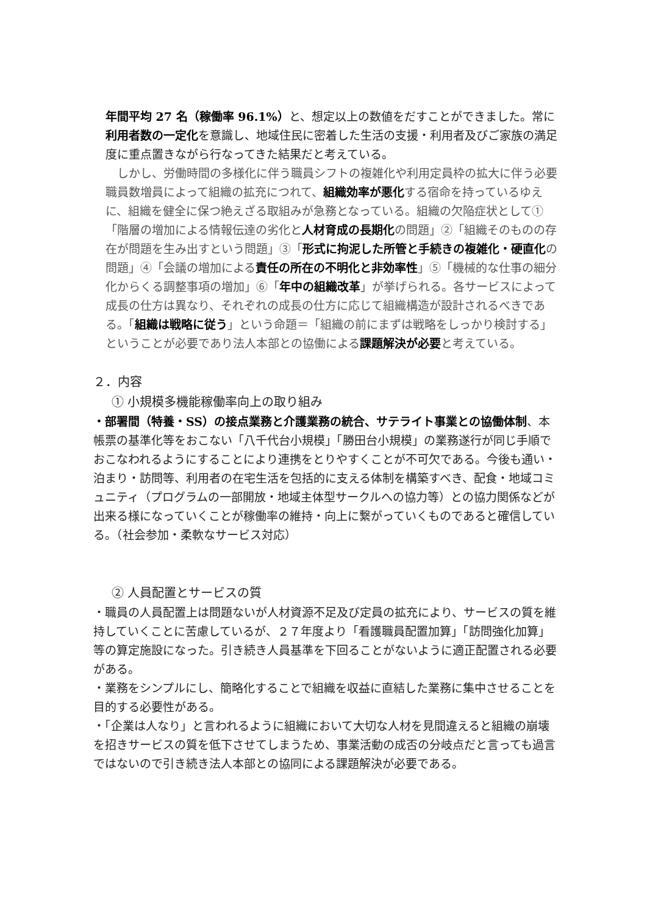年間平均 27 名（稼働率 96.1%）と、想定以上の数値をだすことができました。常に利用者数の一定化を意識し、地域住民に密着した生活の支援・利用者及びご家族の満足度に重点置きながら行なってきた結果だと考えている。
　しかし、労働時間の多様化に伴う職員シフトの複雑化や利用定員枠の拡大に伴う必要職員数増員によって組織の拡充につれて、組織効率が悪化する宿命を持っているゆえに、組織を健全に保つ絶えざる取組みが急務となっている。組織の欠陥症状として①「階層の増加による情報伝達の劣化と人材育成の長期化の問題」②「組織そのものの存在が問題を生み出すという問題」③「形式に拘泥した所管と手続きの複雑化・硬直化の問題」④「会議の増加による責任の所在の不明化と非効率性」⑤「機械的な仕事の細分化からくる調整事項の増加」⑥「年中の組織改革」が挙げられる。各サービスによって成長の仕方は異なり、それぞれの成長の仕方に応じて組織構造が設計されるべきである。「組織は戦略に従う」という命題＝「組織の前にまずは戦略をしっかり検討する」ということが必要であり法人本部との協働による課題解決が必要と考えている。
２．内容
① 小規模多機能稼働率向上の取り組み
・部署間（特養・SS）の接点業務と介護業務の統合、サテライト事業との協働体制、本帳票の基準化等をおこない「八千代台小規模」「勝田台小規模」の業務遂行が同じ手順でおこなわれるようにすることにより連携をとりやすくことが不可欠である。今後も通い・泊まり・訪問等、利用者の在宅生活を包括的に支える体制を構築すべき、配食・地域コミュニティ（プログラムの一部開放・地域主体型サークルへの協力等）との協力関係などが出来る様になっていくことが稼働率の維持・向上に繋がっていくものであると確信している。（社会参加・柔軟なサービス対応）
② 人員配置とサービスの質
・職員の人員配置上は問題ないが人材資源不足及び定員の拡充により、サービスの質を維持していくことに苦慮しているが、２７年度より「看護職員配置加算」「訪問強化加算」等の算定施設になった。引き続き人員基準を下回ることがないように適正配置される必要がある。
・業務をシンプルにし、簡略化することで組織を収益に直結した業務に集中させることを目的する必要性がある。
・「企業は人なり」と言われるように組織において大切な人材を見間違えると組織の崩壊を招きサービスの質を低下させてしまうため、事業活動の成否の分岐点だと言っても過言ではないので引き続き法人本部との協同による課題解決が必要である。